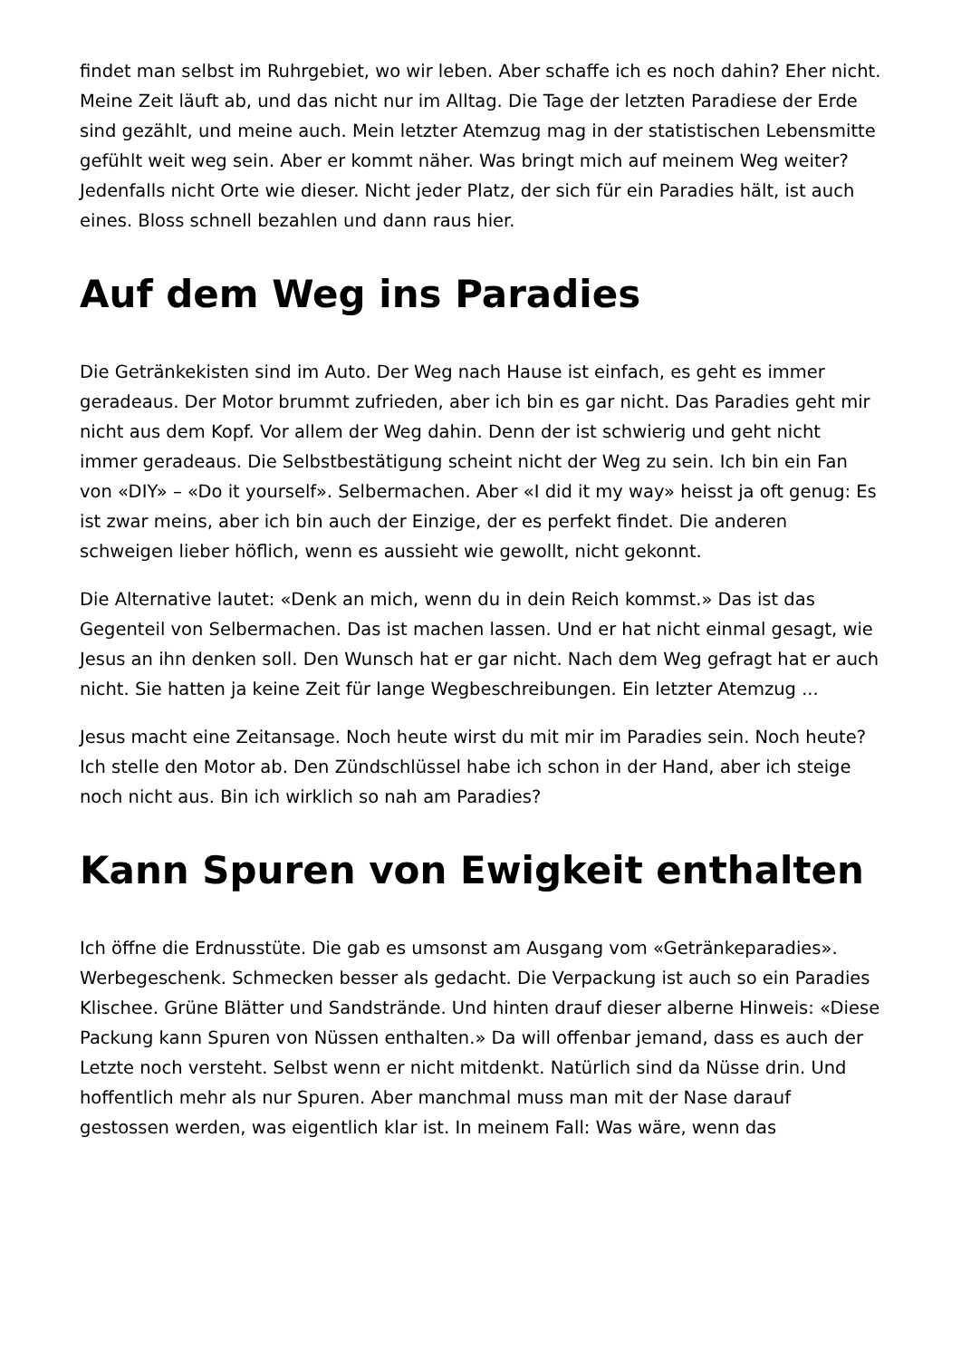findet man selbst im Ruhrgebiet, wo wir leben. Aber schaffe ich es noch dahin? Eher nicht. Meine Zeit läuft ab, und das nicht nur im Alltag. Die Tage der letzten Paradiese der Erde sind gezählt, und meine auch. Mein letzter Atemzug mag in der statistischen Lebensmitte gefühlt weit weg sein. Aber er kommt näher. Was bringt mich auf meinem Weg weiter? Jedenfalls nicht Orte wie dieser. Nicht jeder Platz, der sich für ein Paradies hält, ist auch eines. Bloss schnell bezahlen und dann raus hier.
Auf dem Weg ins Paradies
Die Getränkekisten sind im Auto. Der Weg nach Hause ist einfach, es geht es immer geradeaus. Der Motor brummt zufrieden, aber ich bin es gar nicht. Das Paradies geht mir nicht aus dem Kopf. Vor allem der Weg dahin. Denn der ist schwierig und geht nicht immer geradeaus. Die Selbstbestätigung scheint nicht der Weg zu sein. Ich bin ein Fan von «DIY» – «Do it yourself». Selbermachen. Aber «I did it my way» heisst ja oft genug: Es ist zwar meins, aber ich bin auch der Einzige, der es perfekt findet. Die anderen schweigen lieber höflich, wenn es aussieht wie gewollt, nicht gekonnt.
Die Alternative lautet: «Denk an mich, wenn du in dein Reich kommst.» Das ist das Gegenteil von Selbermachen. Das ist machen lassen. Und er hat nicht einmal gesagt, wie Jesus an ihn denken soll. Den Wunsch hat er gar nicht. Nach dem Weg gefragt hat er auch nicht. Sie hatten ja keine Zeit für lange Wegbeschreibungen. Ein letzter Atemzug ...
Jesus macht eine Zeitansage. Noch heute wirst du mit mir im Paradies sein. Noch heute? Ich stelle den Motor ab. Den Zündschlüssel habe ich schon in der Hand, aber ich steige noch nicht aus. Bin ich wirklich so nah am Paradies?
Kann Spuren von Ewigkeit enthalten
Ich öffne die Erdnusstüte. Die gab es umsonst am Ausgang vom «Ge­tränkeparadies». Werbegeschenk. Schmecken besser als gedacht. Die Verpackung ist auch so ein Paradies Klischee. Grüne Blätter und Sandstrände. Und hinten drauf dieser alberne Hinweis: «Diese Packung kann Spuren von Nüssen enthalten.» Da will offenbar jemand, dass es auch der Letzte noch versteht. Selbst wenn er nicht mitdenkt. Natürlich sind da Nüsse drin. Und hoffentlich mehr als nur Spuren. Aber manchmal muss man mit der Nase darauf gestossen werden, was eigentlich klar ist. In meinem Fall: Was wäre, wenn das